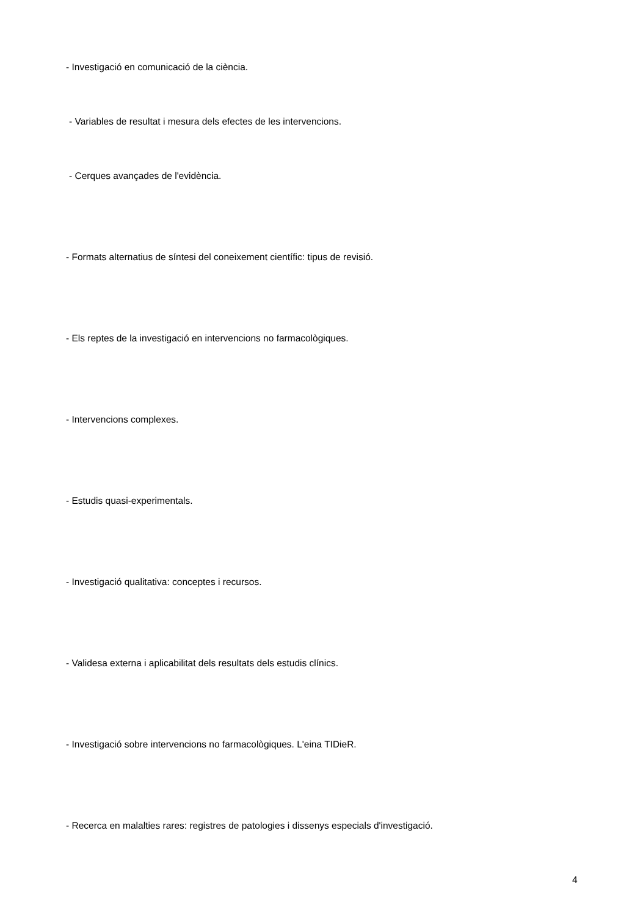- Investigació en comunicació de la ciència.
- Variables de resultat i mesura dels efectes de les intervencions.
- Cerques avançades de l'evidència.
- Formats alternatius de síntesi del coneixement científic: tipus de revisió.
- Els reptes de la investigació en intervencions no farmacològiques.
- Intervencions complexes.
- Estudis quasi-experimentals.
- Investigació qualitativa: conceptes i recursos.
- Validesa externa i aplicabilitat dels resultats dels estudis clínics.
- Investigació sobre intervencions no farmacològiques. L'eina TIDieR.
- Recerca en malalties rares: registres de patologies i dissenys especials d'investigació.
4